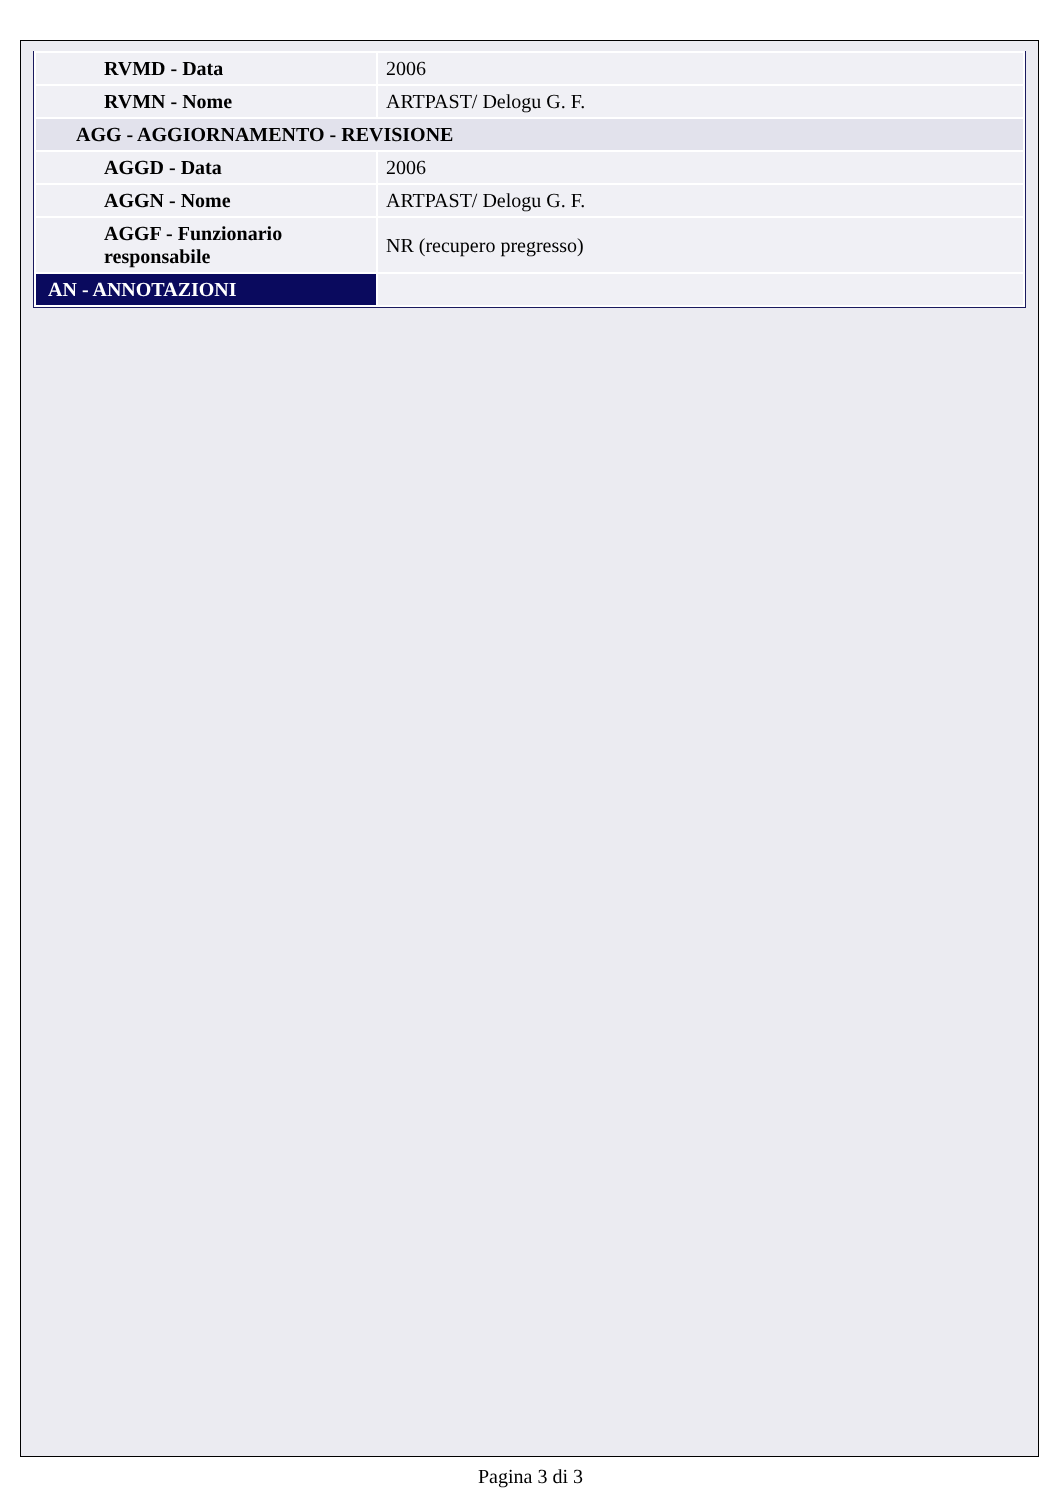| RVMD - Data | 2006 |
| RVMN - Nome | ARTPAST/ Delogu G. F. |
| AGG - AGGIORNAMENTO - REVISIONE | |
| AGGD - Data | 2006 |
| AGGN - Nome | ARTPAST/ Delogu G. F. |
| AGGF - Funzionario responsabile | NR (recupero pregresso) |
| AN - ANNOTAZIONI | |
Pagina 3 di 3